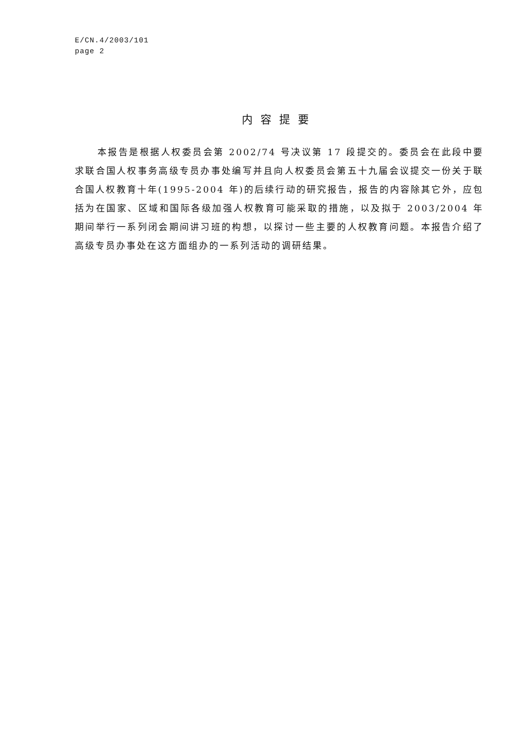E/CN.4/2003/101
page 2
内容提要
本报告是根据人权委员会第 2002/74 号决议第 17 段提交的。委员会在此段中要求联合国人权事务高级专员办事处编写并且向人权委员会第五十九届会议提交一份关于联合国人权教育十年(1995-2004 年)的后续行动的研究报告，报告的内容除其它外，应包括为在国家、区域和国际各级加强人权教育可能采取的措施，以及拟于 2003/2004 年期间举行一系列闭会期间讲习班的构想，以探讨一些主要的人权教育问题。本报告介绍了高级专员办事处在这方面组办的一系列活动的调研结果。